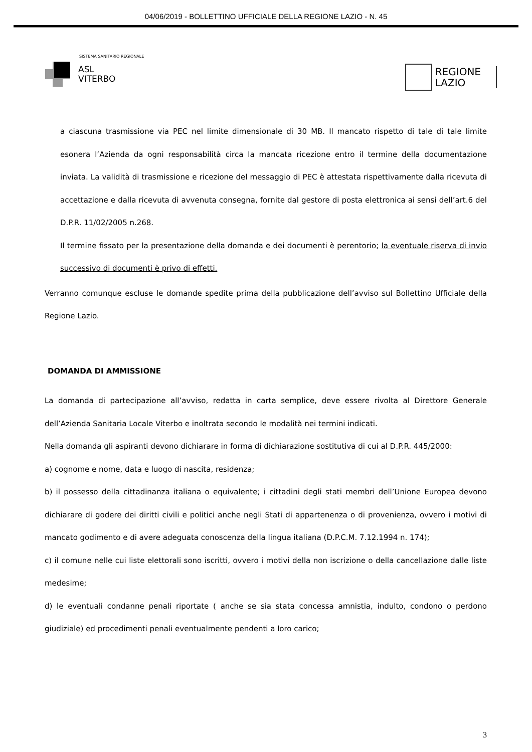04/06/2019 - BOLLETTINO UFFICIALE DELLA REGIONE LAZIO - N. 45
SISTEMA SANITARIO REGIONALE
ASL
VITERBO
REGIONE
LAZIO
a ciascuna trasmissione via PEC nel limite dimensionale di 30 MB. Il mancato rispetto di tale di tale limite esonera l’Azienda da ogni responsabilità circa la mancata ricezione entro il termine della documentazione inviata. La validità di trasmissione e ricezione del messaggio di PEC è attestata rispettivamente dalla ricevuta di accettazione e dalla ricevuta di avvenuta consegna, fornite dal gestore di posta elettronica ai sensi dell’art.6 del D.P.R. 11/02/2005 n.268.
Il termine fissato per la presentazione della domanda e dei documenti è perentorio; la eventuale riserva di invio successivo di documenti è privo di effetti.
Verranno comunque escluse le domande spedite prima della pubblicazione dell’avviso sul Bollettino Ufficiale della Regione Lazio.
DOMANDA DI AMMISSIONE
La domanda di partecipazione all’avviso, redatta in carta semplice, deve essere rivolta al Direttore Generale dell’Azienda Sanitaria Locale Viterbo e inoltrata secondo le modalità nei termini indicati.
Nella domanda gli aspiranti devono dichiarare in forma di dichiarazione sostitutiva di cui al D.P.R. 445/2000:
a) cognome e nome, data e luogo di nascita, residenza;
b) il possesso della cittadinanza italiana o equivalente; i cittadini degli stati membri dell’Unione Europea devono dichiarare di godere dei diritti civili e politici anche negli Stati di appartenenza o di provenienza, ovvero i motivi di mancato godimento e di avere adeguata conoscenza della lingua italiana (D.P.C.M. 7.12.1994 n. 174);
c) il comune nelle cui liste elettorali sono iscritti, ovvero i motivi della non iscrizione o della cancellazione dalle liste medesime;
d) le eventuali condanne penali riportate ( anche se sia stata concessa amnistia, indulto, condono o perdono giudiziale) ed procedimenti penali eventualmente pendenti a loro carico;
3